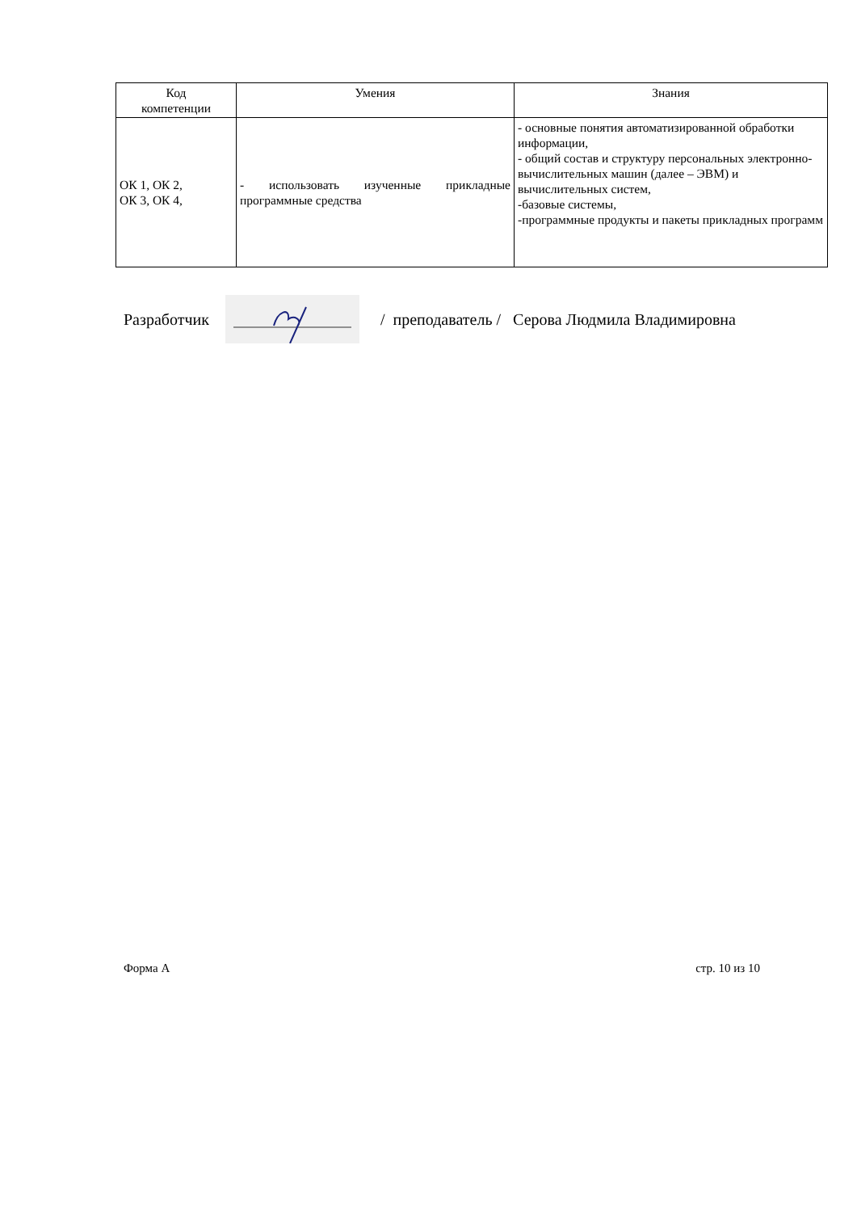| Код компетенции | Умения | Знания |
| --- | --- | --- |
| ОК 1, ОК 2, ОК 3, ОК 4, | - использовать изученные прикладные программные средства | - основные понятия автоматизированной обработки информации, - общий состав и структуру персональных электронно-вычислительных машин (далее – ЭВМ) и вычислительных систем, -базовые системы, -программные продукты и пакеты прикладных программ |
Разработчик
/ преподаватель / Серова Людмила Владимировна
Форма А стр. 10 из 10